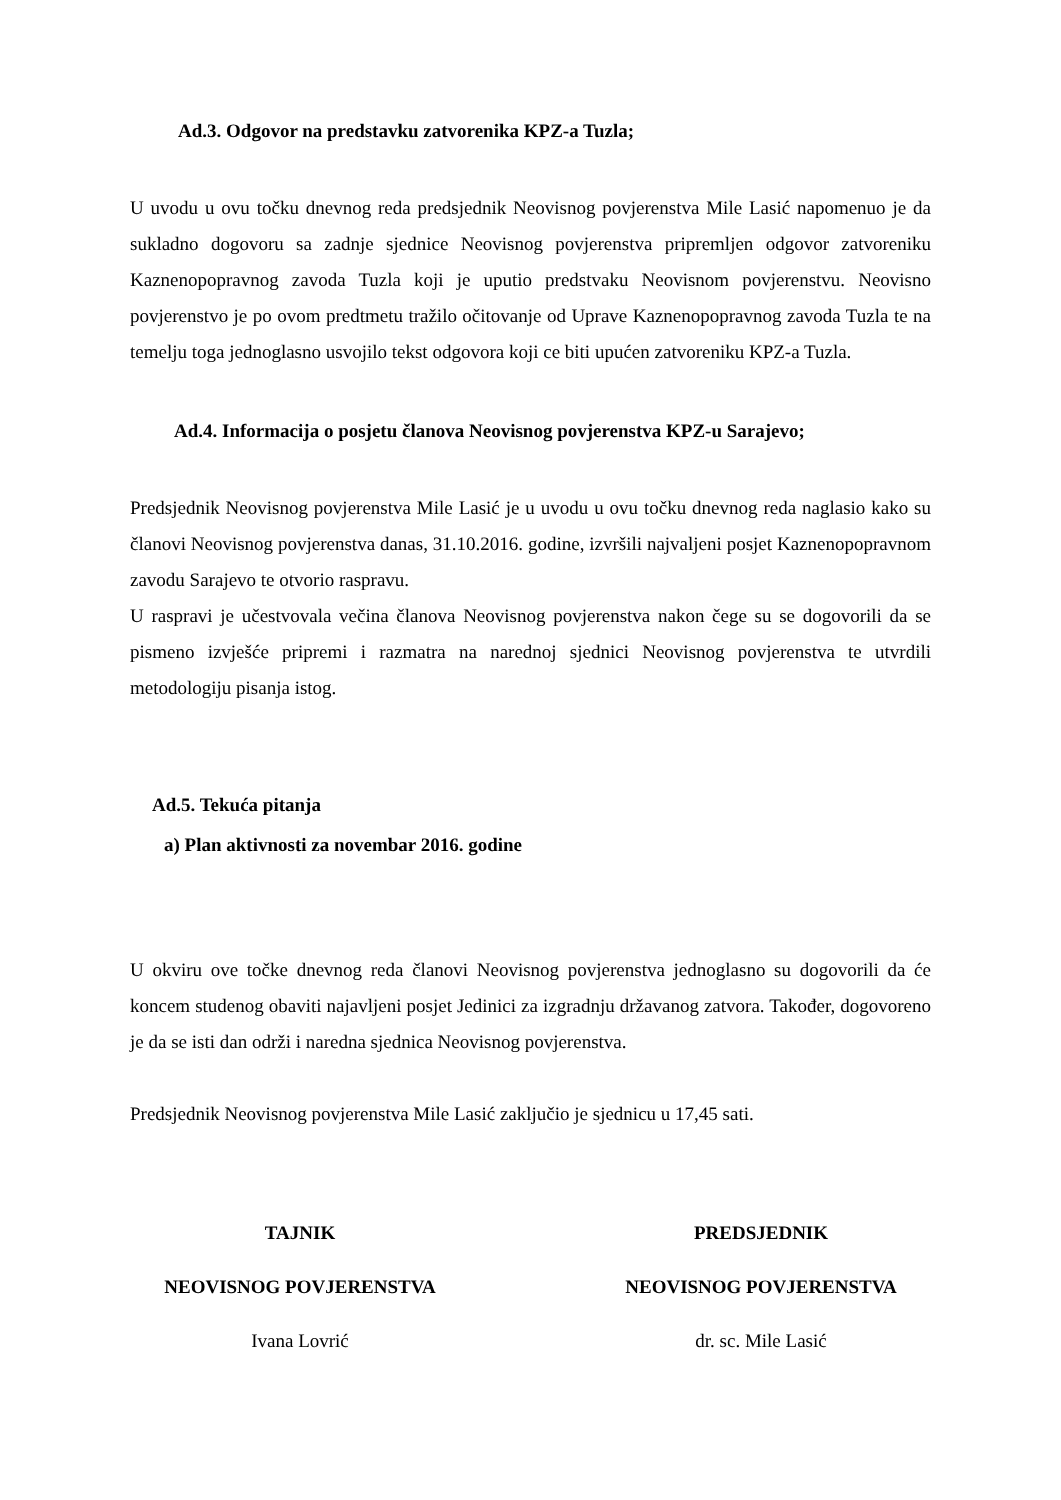Ad.3. Odgovor na predstavku zatvorenika KPZ-a Tuzla;
U uvodu u ovu točku dnevnog reda predsjednik Neovisnog povjerenstva Mile Lasić napomenuo je da sukladno dogovoru sa zadnje sjednice Neovisnog povjerenstva pripremljen odgovor zatvoreniku Kaznenopopravnog zavoda Tuzla koji je uputio predstvaku Neovisnom povjerenstvu. Neovisno povjerenstvo je po ovom predtmetu tražilo očitovanje od Uprave Kaznenopopravnog zavoda Tuzla te na temelju toga jednoglasno usvojilo tekst odgovora koji ce biti upućen zatvoreniku KPZ-a Tuzla.
Ad.4. Informacija o posjetu članova Neovisnog povjerenstva KPZ-u Sarajevo;
Predsjednik Neovisnog povjerenstva Mile Lasić je u uvodu u ovu točku dnevnog reda naglasio kako su članovi Neovisnog povjerenstva danas, 31.10.2016. godine, izvršili najvaljeni posjet Kaznenopopravnom zavodu Sarajevo te otvorio raspravu.
U raspravi je učestvovala večina članova Neovisnog povjerenstva nakon čege su se dogovorili da se pismeno izvješće pripremi i razmatra na narednoj sjednici Neovisnog povjerenstva te utvrdili metodologiju pisanja istog.
Ad.5. Tekuća pitanja
a) Plan aktivnosti za novembar 2016. godine
U okviru ove točke dnevnog reda članovi Neovisnog povjerenstva jednoglasno su dogovorili da će koncem studenog obaviti najavljeni posjet Jedinici za izgradnju državanog zatvora. Također, dogovoreno je da se isti dan održi i naredna sjednica Neovisnog povjerenstva.
Predsjednik Neovisnog povjerenstva Mile Lasić zaključio je sjednicu u 17,45 sati.
TAJNIK
NEOVISNOG POVJERENSTVA
Ivana Lovrić
PREDSJEDNIK
NEOVISNOG POVJERENSTVA
dr. sc. Mile Lasić